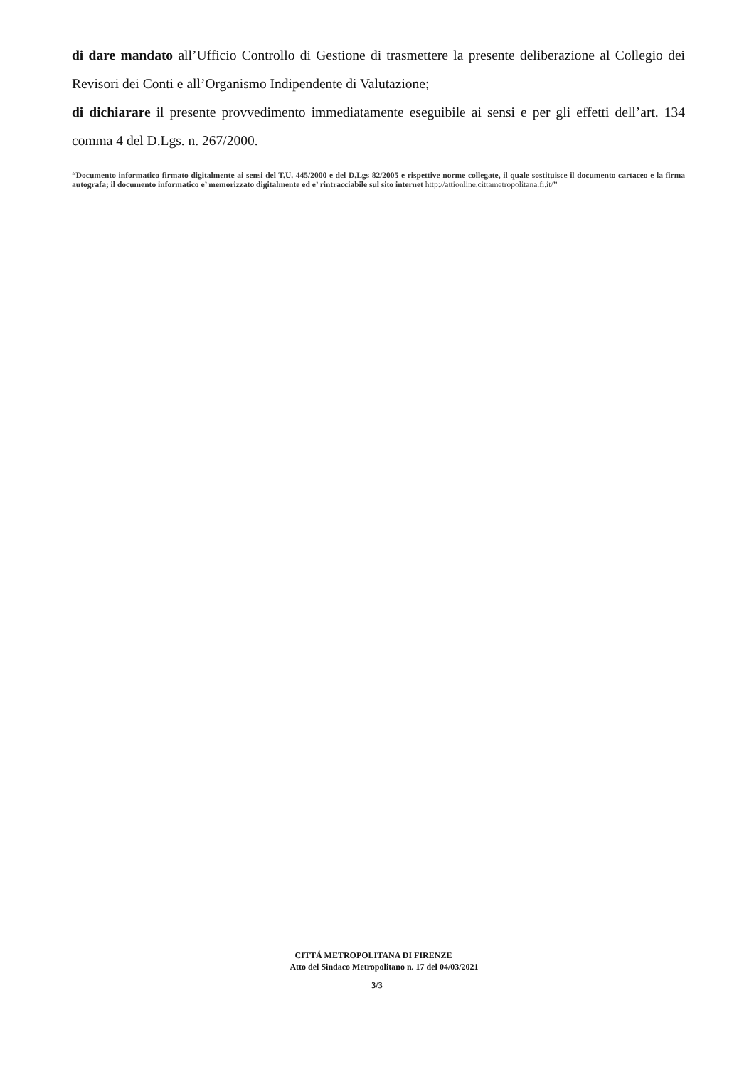di dare mandato all’Ufficio Controllo di Gestione di trasmettere la presente deliberazione al Collegio dei Revisori dei Conti e all’Organismo Indipendente di Valutazione;
di dichiarare il presente provvedimento immediatamente eseguibile ai sensi e per gli effetti dell’art. 134 comma 4 del D.Lgs. n. 267/2000.
“Documento informatico firmato digitalmente ai sensi del T.U. 445/2000 e del D.Lgs 82/2005 e rispettive norme collegate, il quale sostituisce il documento cartaceo e la firma autografa; il documento informatico e’ memorizzato digitalmente ed e’ rintracciabile sul sito internet http://attionline.cittametropolitana.fi.it/”
CITTÁ METROPOLITANA DI FIRENZE
Atto del Sindaco Metropolitano n. 17 del 04/03/2021
3/3